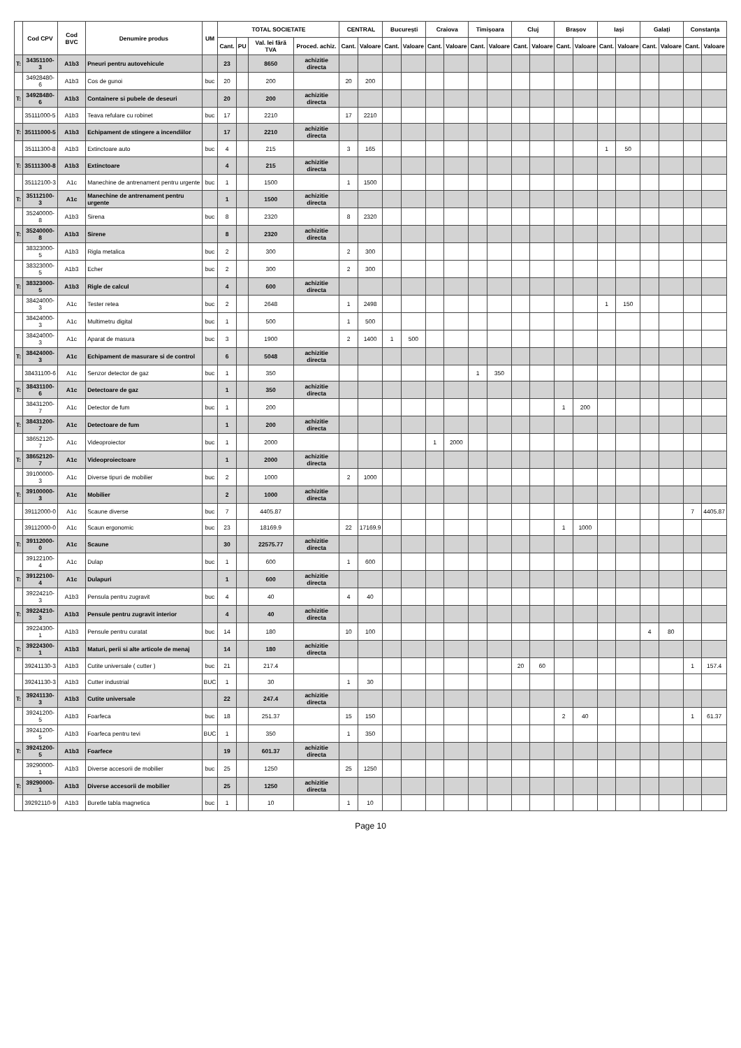| | Cod CPV | Cod BVC | Denumire produs | UM | TOTAL SOCIETATE | | | | CENTRAL | | București | | Craiova | | Timișoara | | Cluj | | Brașov | | Iași | | Galați | | Constanța | |
| --- | --- | --- | --- | --- | --- | --- | --- | --- | --- | --- | --- | --- | --- | --- | --- | --- | --- | --- | --- | --- | --- | --- | --- | --- | --- | --- |
| | | | | | Cant. | PU | Val. lei fără TVA | Proced. achiz. | Cant. | Valoare | Cant. | Valoare | Cant. | Valoare | Cant. | Valoare | Cant. | Valoare | Cant. | Valoare | Cant. | Valoare | Cant. | Valoare | Cant. | Valoare |
| T: | 34351100-3 | A1b3 | Pneuri pentru autovehicule | | 23 | | 8650 | achizitie directa | | | | | | | | | | | | | | | | | | |
| | 34928480-6 | A1b3 | Cos de gunoi | buc | 20 | | 200 | | 20 | 200 | | | | | | | | | | | | | | | | |
| T: | 34928480-6 | A1b3 | Containere si pubele de deseuri | | 20 | | 200 | achizitie directa | | | | | | | | | | | | | | | | | | |
| | 35111000-5 | A1b3 | Teava refulare cu robinet | buc | 17 | | 2210 | | 17 | 2210 | | | | | | | | | | | | | | | | |
| T: | 35111000-5 | A1b3 | Echipament de stingere a incendiilor | | 17 | | 2210 | achizitie directa | | | | | | | | | | | | | | | | | | |
| | 35111300-8 | A1b3 | Extinctoare auto | buc | 4 | | 215 | | 3 | 165 | | | | | | | | | | | 1 | 50 | | | | |
| T: | 35111300-8 | A1b3 | Extinctoare | | 4 | | 215 | achizitie directa | | | | | | | | | | | | | | | | | | |
| | 35112100-3 | A1c | Manechine de antrenament pentru urgente | buc | 1 | | 1500 | | 1 | 1500 | | | | | | | | | | | | | | | | |
| T: | 35112100-3 | A1c | Manechine de antrenament pentru urgente | | 1 | | 1500 | achizitie directa | | | | | | | | | | | | | | | | | | |
| | 35240000-8 | A1b3 | Sirena | buc | 8 | | 2320 | | 8 | 2320 | | | | | | | | | | | | | | | | |
| T: | 35240000-8 | A1b3 | Sirene | | 8 | | 2320 | achizitie directa | | | | | | | | | | | | | | | | | | |
| | 38323000-5 | A1b3 | Rigla metalica | buc | 2 | | 300 | | 2 | 300 | | | | | | | | | | | | | | | | |
| | 38323000-5 | A1b3 | Echer | buc | 2 | | 300 | | 2 | 300 | | | | | | | | | | | | | | | | |
| T: | 38323000-5 | A1b3 | Rigle de calcul | | 4 | | 600 | achizitie directa | | | | | | | | | | | | | | | | | | |
| | 38424000-3 | A1c | Tester retea | buc | 2 | | 2648 | | 1 | 2498 | | | | | | | | | | | 1 | 150 | | | | |
| | 38424000-3 | A1c | Multimetru digital | buc | 1 | | 500 | | 1 | 500 | | | | | | | | | | | | | | | | |
| | 38424000-3 | A1c | Aparat de masura | buc | 3 | | 1900 | | 2 | 1400 | 1 | 500 | | | | | | | | | | | | | | |
| T: | 38424000-3 | A1c | Echipament de masurare si de control | | 6 | | 5048 | achizitie directa | | | | | | | | | | | | | | | | | | |
| | 38431100-6 | A1c | Senzor detector de gaz | buc | 1 | | 350 | | | | | | | | 1 | 350 | | | | | | | | | | |
| T: | 38431100-6 | A1c | Detectoare de gaz | | 1 | | 350 | achizitie directa | | | | | | | | | | | | | | | | | | |
| | 38431200-7 | A1c | Detector de fum | buc | 1 | | 200 | | | | | | | | | | | | 1 | 200 | | | | | | |
| T: | 38431200-7 | A1c | Detectoare de fum | | 1 | | 200 | achizitie directa | | | | | | | | | | | | | | | | | | |
| | 38652120-7 | A1c | Videoproiector | buc | 1 | | 2000 | | | | | | 1 | 2000 | | | | | | | | | | | | |
| T: | 38652120-7 | A1c | Videoproiectoare | | 1 | | 2000 | achizitie directa | | | | | | | | | | | | | | | | | | |
| | 39100000-3 | A1c | Diverse tipuri de mobilier | buc | 2 | | 1000 | | 2 | 1000 | | | | | | | | | | | | | | | | |
| T: | 39100000-3 | A1c | Mobilier | | 2 | | 1000 | achizitie directa | | | | | | | | | | | | | | | | | | |
| | 39112000-0 | A1c | Scaune diverse | buc | 7 | | 4405.87 | | | | | | | | | | | | | | | | | | 7 | 4405.87 |
| | 39112000-0 | A1c | Scaun ergonomic | buc | 23 | | 18169.9 | | 22 | 17169.9 | | | | | | | | | 1 | 1000 | | | | | | |
| T: | 39112000-0 | A1c | Scaune | | 30 | | 22575.77 | achizitie directa | | | | | | | | | | | | | | | | | | |
| | 39122100-4 | A1c | Dulap | buc | 1 | | 600 | | 1 | 600 | | | | | | | | | | | | | | | | |
| T: | 39122100-4 | A1c | Dulapuri | | 1 | | 600 | achizitie directa | | | | | | | | | | | | | | | | | | |
| | 39224210-3 | A1b3 | Pensula pentru zugravit | buc | 4 | | 40 | | 4 | 40 | | | | | | | | | | | | | | | | |
| T: | 39224210-3 | A1b3 | Pensule pentru zugravit interior | | 4 | | 40 | achizitie directa | | | | | | | | | | | | | | | | | | |
| | 39224300-1 | A1b3 | Pensule pentru curatat | buc | 14 | | 180 | | 10 | 100 | | | | | | | | | | | | | 4 | 80 | | |
| T: | 39224300-1 | A1b3 | Maturi, perii si alte articole de menaj | | 14 | | 180 | achizitie directa | | | | | | | | | | | | | | | | | | |
| | 39241130-3 | A1b3 | Cutite universale ( cutter ) | buc | 21 | | 217.4 | | | | | | | | | | 20 | 60 | | | | | | | 1 | 157.4 |
| | 39241130-3 | A1b3 | Cutter industrial | BUC | 1 | | 30 | | 1 | 30 | | | | | | | | | | | | | | | | |
| T: | 39241130-3 | A1b3 | Cutite universale | | 22 | | 247.4 | achizitie directa | | | | | | | | | | | | | | | | | | |
| | 39241200-5 | A1b3 | Foarfeca | buc | 18 | | 251.37 | | 15 | 150 | | | | | | | | | 2 | 40 | | | | | 1 | 61.37 |
| | 39241200-5 | A1b3 | Foarfeca pentru tevi | BUC | 1 | | 350 | | 1 | 350 | | | | | | | | | | | | | | | | |
| T: | 39241200-5 | A1b3 | Foarfece | | 19 | | 601.37 | achizitie directa | | | | | | | | | | | | | | | | | | |
| | 39290000-1 | A1b3 | Diverse accesorii de mobilier | buc | 25 | | 1250 | | 25 | 1250 | | | | | | | | | | | | | | | | |
| T: | 39290000-1 | A1b3 | Diverse accesorii de mobilier | | 25 | | 1250 | achizitie directa | | | | | | | | | | | | | | | | | | |
| | 39292110-9 | A1b3 | Buretle tabla magnetica | buc | 1 | | 10 | | 1 | 10 | | | | | | | | | | | | | | | | |
Page 10